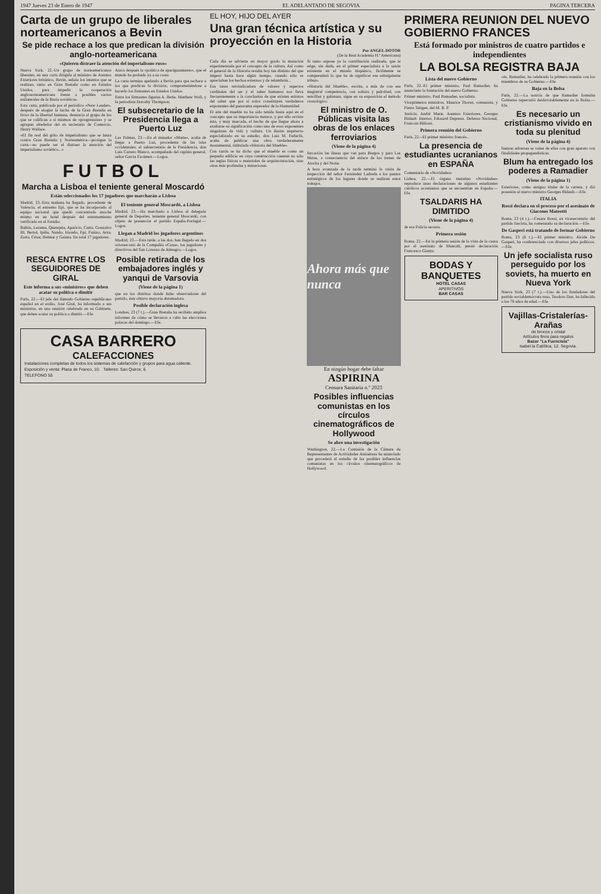1947 Jueves 23 de Enero de 1947 EL ADELANTADO DE SEGOVIA PAGINA TERCERA
Carta de un grupo de liberales norteamericanos a Bevin
Se pide rechace a los que predican la división anglo-norteamericana
«Quieren distraer la atención del imperialismo ruso»
Nueva York, 22.-Un grupo de norteamericanos liberales, en una carta dirigida al ministro de Asuntos Exteriores británico, Bevin, señala los intentos que se realizan, tanto en Gran Bretaña como en Estados Unidos, para impedir la cooperación anglonorteamericana frente a posibles «actos unilaterales de la Rusia soviética».
Esta carta, publicada por el periódico «New Leader», después de elogiar la lucha de la Gran Bretaña en favor de la libertad humana, denuncia al grupo de los que se califican a sí mismos de «progresistas» y se agrupan alrededor del ex secretario de Comercio, Henry Wallace.
«El fin real del grito de imperialismo que se lanza contra Gran Bretaña y Norteamérica—prosigue la carta—no puede ser el distraer la atención del imperialismo soviético...»
Ataca después la «política de apaciguamiento», que el mundo ha probado ya a su costa.
La carta termina apelando a Bevin para que rechace a los que predican la división, comprometiéndose a hacerlo los firmantes en Estados Unidos.
Entre los firmantes figuran A. Berle, Matthew Woll, y la periodista Dorothy Thompson.
El subsecretario de la Presidencia llega a Puerto Luz
Las Palmas, 23.—En el minador «Marte», acaba de llegar a Puerto Luz, procedente de las islas occidentales, el subsecretario de la Presidencia, don Luis Carrero Blanco, acompañado del capitán general, señor García Escámez.—Logos.
FUTBOL
Marcha a Lisboa el teniente general Moscardó
Están seleccionados los 17 jugadores que marcharán a Lisboa
Madrid, 23.-Esta mañana ha llegado, procedente de Valencia, el extremo Epi, que se ha incorporado al equipo nacional que quedó concentrado anoche mismo en un hotel después del entrenamiento verificado en el Estadio.
Bañón, Lezama, Querejeta, Aparicio, Curta, Gonzalvo III, Bertol, Ipiña, Nando, Iriondo, Epi, Panizo, Arza, Zarra, César, Belmar y Gainza. En total 17 jugadores.
El teniente general Moscardó, a Lisboa
Madrid, 23.—Ha marchado a Lisboa el delegado general de Deportes, teniente general Moscardó, con objeto de presenciar el partido España-Portugal.—Logos.
Llegan a Madrid los jugadores argentinos
Madrid, 23.—Esta tarde, a las dos, han llegado en dos aviones-taxi de la Compañía «Cana», los jugadores y directivos del San Lorenzo de Almagro.—Logos.
RESCA ENTRE LOS SEGUIDORES DE GIRAL
Este informa a sus «ministros» que deben acatar su política o dimitir
París, 22.—El jefe del llamado Gobierno republicano español en el exilio, José Giral, ha informado a sus ministros, en una reunión celebrada en su Gabinete, que deben acatar su política o dimitir.—Efe.
Posible retirada de los embajadores inglés y yanqui de Varsovia
(Viene de la página 1)
que en los distritos donde hubo observadores del partido, éste obtuvo mayoría abrumadora.
Posible declaración inglesa
Londres, 23 (7 t.).—Gran Bretaña ha recibido amplios informes de cómo se llevaron a cabo las elecciones polacas del domingo.—Efe.
CASA BARRERO
CALEFACCIONES
Instalaciones completas de todos los sistemas de calefacción y grupos para agua caliente.
Exposición y venta: Plaza de Franco, 10. Talleres: San Quirce, 6.
TELEFONO 55
EL HOY, HIJO DEL AYER
Una gran técnica artística y su proyección en la Historia
Por ANGEL DOTOR
(De la Real Academia H.ª Americana)
Cada día se advierte en mayor grado la mutación experimentada por el concepto de la cultura. Así como el general de la Historia resulta hoy tan distinto del que imperó hasta hace algún tiempo, cuando sólo se apreciaban los hechos externos y de relumbrón...
Esa tarea reivindicadora de valores y aspectos cardinales del ser y el saber humanos nos lleva frecuentemente a la conclusión de que existen estratos del saber que por sí solos constituyen verdaderos exponentes del panorama superador de la Humanidad.
El arte del mueble no ha sido tenido hasta aquí en el concepto que su importancia merece, y por ello reviste ésta, y muy marcada, el hecho de que llegue ahora a exaltarse su significación como uno de esos exponentes singulares de vida y cultura. Un ilustre arquitecto especializado en su estudio, don Luis M. Feduchi, acaba de publicar una obra verdaderamente monumental, intitulada «Historia del Mueble».
Con razón se ha dicho que el mueble es como un pequeño edificio en cuya construcción cuentan no sólo las reglas físicas o materiales de arquitecturación, sino otras más profundas y minuciosas.
Si tanto supone ya la contribución realizada, que le erige, sin duda, en el primer especialista a la sazón existente en el mundo hispánico, fácilmente se comprenderá lo que ha de significar ese subsiguiente tributo.
«Historia del Mueble», escrita, a más de con esa magistral competencia, con soltura y pulcritud, con sencillez y galanura, sigue en su exposición el método cronológico.
El ministro de O. Públicas visita las obras de los enlaces ferroviarios
(Viene de la página 4)
furcación las líneas que van para Burgos y para Las Matas, a consecuencia del enlace de los trenes de Atocha y del Norte.
A hora avanzada de la tarde terminó la visita de inspección del señor Fernández Ladreda a los puntos estratégicos de los lugares donde se realizan estos trabajos.
Ahora más que nunca
En ningún hogar debe faltar
ASPIRINA
Censura Sanitaria n.º 2023
Posibles influencias comunistas en los círculos cinematográficos de Hollywood
Se abre una investigación
Washington, 22.—La Comisión de la Cámara de Representantes de Actividades Antiaéreas ha anunciado que procederá al estudio de las posibles influencias comunistas en los círculos cinematográficos de Hollywood.
PRIMERA REUNION DEL NUEVO GOBIERNO FRANCES
Está formado por ministros de cuatro partidos e independientes
LA BOLSA REGISTRA BAJA
Lista del nuevo Gobierno
París, 22.-El primer ministro, Paul Ramadier, ha anunciado la formación del nuevo Gobierno.
Primer ministro, Paul Ramadier, socialista.
Viceprimeros ministros, Maurice Thorez, comunista, y Pierre Teitgen, del M. R. P.
Justicia, André Marie. Asuntos Exteriores, Georges Bidault. Interior, Edouard Depreux. Defensa Nacional, Francois Billoux.
Primera reunión del Gobierno
París, 22.--El primer ministro francés...
La presencia de estudiantes ucranianos en ESPAÑA
Comentario de «Novidades»
Lisboa, 22.—El órgano matutino «Novidades» reproduce unas declaraciones de algunos estudiantes católicos ucranianos que se encuentran en España.—Efe.
TSALDARIS HA DIMITIDO
(Viene de la página 4)
de esa Policía secreta.
Primera sesión
Roma, 22.—En la primera sesión de la vista de la causa por el asesinato de Mateotti, prestó declaración Francesco Giunta.
BODAS Y BANQUETES
HOTEL CASAS
APERITIVOS
BAR CASAS
cés, Ramadier, ha celebrado la primera reunión con los miembros de su Gobierno.—Efe.
Baja en la Bolsa
París, 22.—La noticia de que Ramadier formaba Gobierno repercutió desfavorablemente en la Bolsa.—Efe.
Es necesario un cristianismo vivido en toda su plenitud
(Viene de la página 4)
fuerzas adversas se valen de ellas con gran aparato con finalidades propagandísticas.
Blum ha entregado los poderes a Ramadier
(Viene de la página 1)
Exteriores, como antiguo titular de la cartera, y dió posesión al nuevo ministro Georges Bidault.—Efe.
ITALIA
Rossi declara en el proceso por el asesinato de Giacomo Mateotti
Roma, 23 (4 t.).—Cesare Rossi, ex vicesecretario del partido fascista, ha comenzado su declaración.—Efe.
De Gasperi está tratando de formar Gobierno
Roma, 23 (6 t.).—El primer ministro, Alcide De Gasperi, ha conferenciado con diversos jefes políticos.—Efe.
Un jefe socialista ruso perseguido por los soviets, ha muerto en Nueva York
Nueva York, 23 (7 t.).—Uno de los fundadores del partido socialdemócrata ruso, Teodoro Dan, ha fallecido a los 78 años de edad.—Efe.
Vajillas-Cristalerías-Arañas
de bronce y cristal
Artículos finos para regalos
Bazar "La Fuencisla"
Isabel la Católica, 12. Segovia.